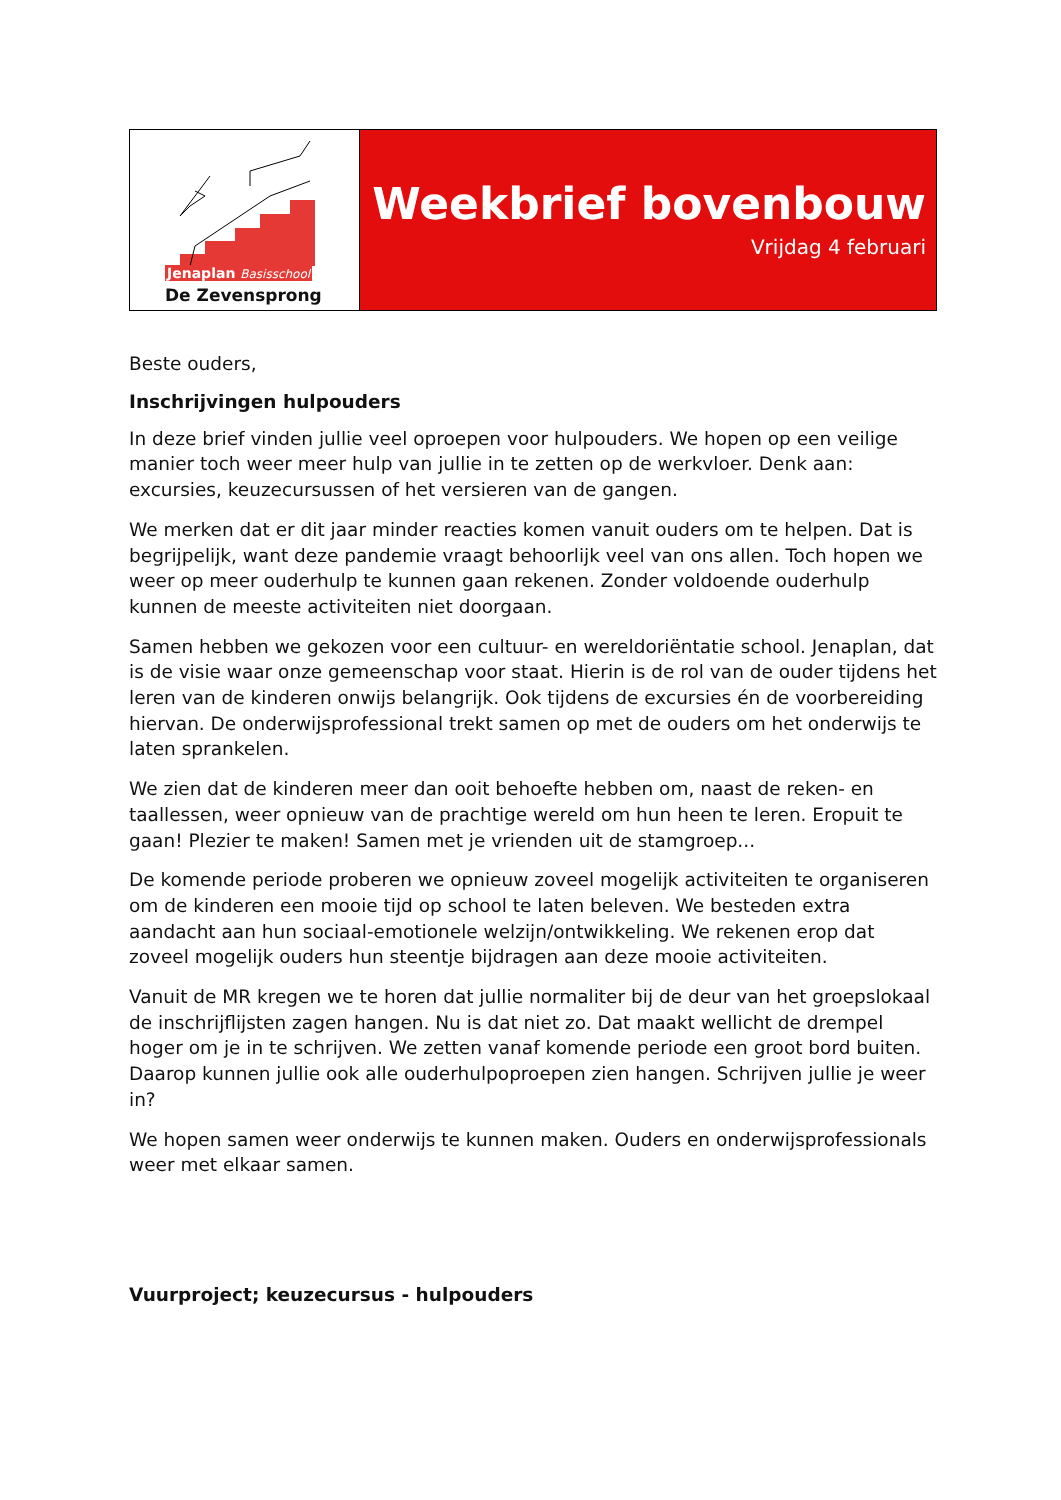Jenaplan Basisschool
De Zevensprong
Weekbrief bovenbouw
Vrijdag 4 februari
Beste ouders,
Inschrijvingen hulpouders
In deze brief vinden jullie veel oproepen voor hulpouders. We hopen op een veilige manier toch weer meer hulp van jullie in te zetten op de werkvloer. Denk aan: excursies, keuzecursussen of het versieren van de gangen.
We merken dat er dit jaar minder reacties komen vanuit ouders om te helpen. Dat is begrijpelijk, want deze pandemie vraagt behoorlijk veel van ons allen. Toch hopen we weer op meer ouderhulp te kunnen gaan rekenen. Zonder voldoende ouderhulp kunnen de meeste activiteiten niet doorgaan.
Samen hebben we gekozen voor een cultuur- en wereldoriëntatie school. Jenaplan, dat is de visie waar onze gemeenschap voor staat. Hierin is de rol van de ouder tijdens het leren van de kinderen onwijs belangrijk. Ook tijdens de excursies én de voorbereiding hiervan. De onderwijsprofessional trekt samen op met de ouders om het onderwijs te laten sprankelen.
We zien dat de kinderen meer dan ooit behoefte hebben om, naast de reken- en taallessen, weer opnieuw van de prachtige wereld om hun heen te leren. Eropuit te gaan! Plezier te maken! Samen met je vrienden uit de stamgroep...
De komende periode proberen we opnieuw zoveel mogelijk activiteiten te organiseren om de kinderen een mooie tijd op school te laten beleven. We besteden extra aandacht aan hun sociaal-emotionele welzijn/ontwikkeling. We rekenen erop dat zoveel mogelijk ouders hun steentje bijdragen aan deze mooie activiteiten.
Vanuit de MR kregen we te horen dat jullie normaliter bij de deur van het groepslokaal de inschrijflijsten zagen hangen. Nu is dat niet zo. Dat maakt wellicht de drempel hoger om je in te schrijven. We zetten vanaf komende periode een groot bord buiten. Daarop kunnen jullie ook alle ouderhulpoproepen zien hangen. Schrijven jullie je weer in?
We hopen samen weer onderwijs te kunnen maken. Ouders en onderwijsprofessionals weer met elkaar samen.
Vuurproject; keuzecursus - hulpouders